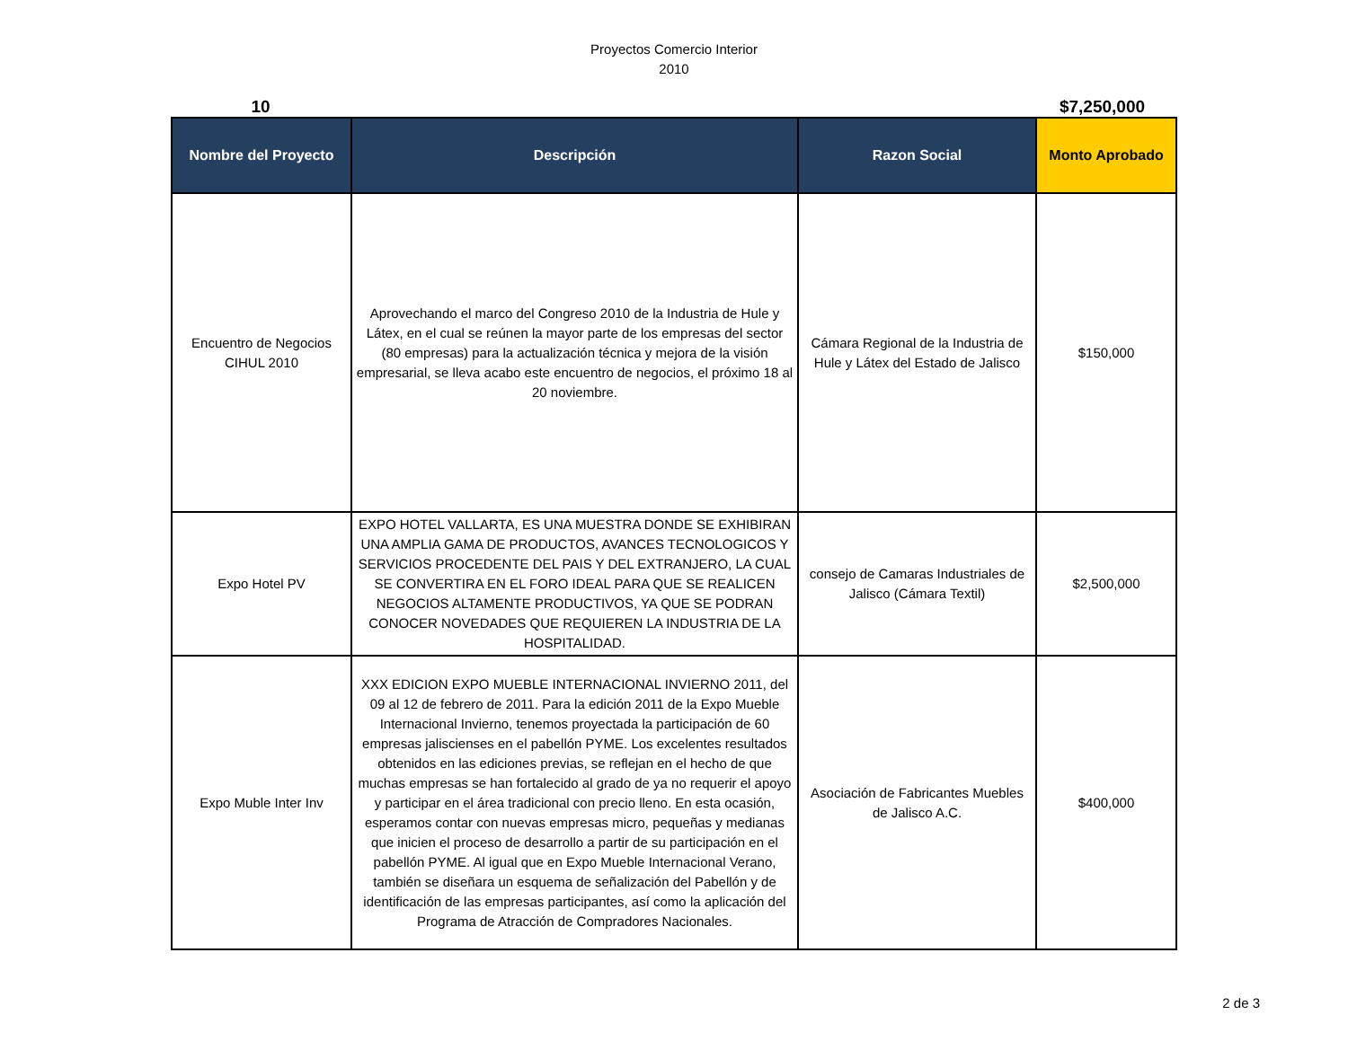Proyectos Comercio Interior
2010
10 $7,250,000
| Nombre del Proyecto | Descripción | Razon Social | Monto Aprobado |
| --- | --- | --- | --- |
| Encuentro de Negocios CIHUL 2010 | Aprovechando el marco del Congreso 2010 de la Industria de Hule y Látex, en el cual se reúnen la mayor parte de los empresas del sector (80 empresas) para la actualización técnica y mejora de la visión empresarial, se lleva acabo este encuentro de negocios, el próximo 18 al 20 noviembre. | Cámara Regional de la Industria de Hule y Látex del Estado de Jalisco | $150,000 |
| Expo Hotel PV | EXPO HOTEL VALLARTA, ES UNA MUESTRA DONDE SE EXHIBIRAN UNA AMPLIA GAMA DE PRODUCTOS, AVANCES TECNOLOGICOS Y SERVICIOS PROCEDENTE DEL PAIS Y DEL EXTRANJERO, LA CUAL SE CONVERTIRA EN EL FORO IDEAL PARA QUE SE REALICEN NEGOCIOS ALTAMENTE PRODUCTIVOS, YA QUE SE PODRAN CONOCER NOVEDADES QUE REQUIEREN LA INDUSTRIA DE LA HOSPITALIDAD. | consejo de Camaras Industriales de Jalisco (Cámara Textil) | $2,500,000 |
| Expo Muble Inter Inv | XXX EDICION EXPO MUEBLE INTERNACIONAL INVIERNO 2011, del 09 al 12 de febrero de 2011. Para la edición 2011 de la Expo Mueble Internacional Invierno, tenemos proyectada la participación de 60 empresas jaliscienses en el pabellón PYME. Los excelentes resultados obtenidos en las ediciones previas, se reflejan en el hecho de que muchas empresas se han fortalecido al grado de ya no requerir el apoyo y participar en el área tradicional con precio lleno. En esta ocasión, esperamos contar con nuevas empresas micro, pequeñas y medianas que inicien el proceso de desarrollo a partir de su participación en el pabellón PYME. Al igual que en Expo Mueble Internacional Verano, también se diseñara un esquema de señalización del Pabellón y de identificación de las empresas participantes, así como la aplicación del Programa de Atracción de Compradores Nacionales. | Asociación de Fabricantes Muebles de Jalisco A.C. | $400,000 |
2 de 3